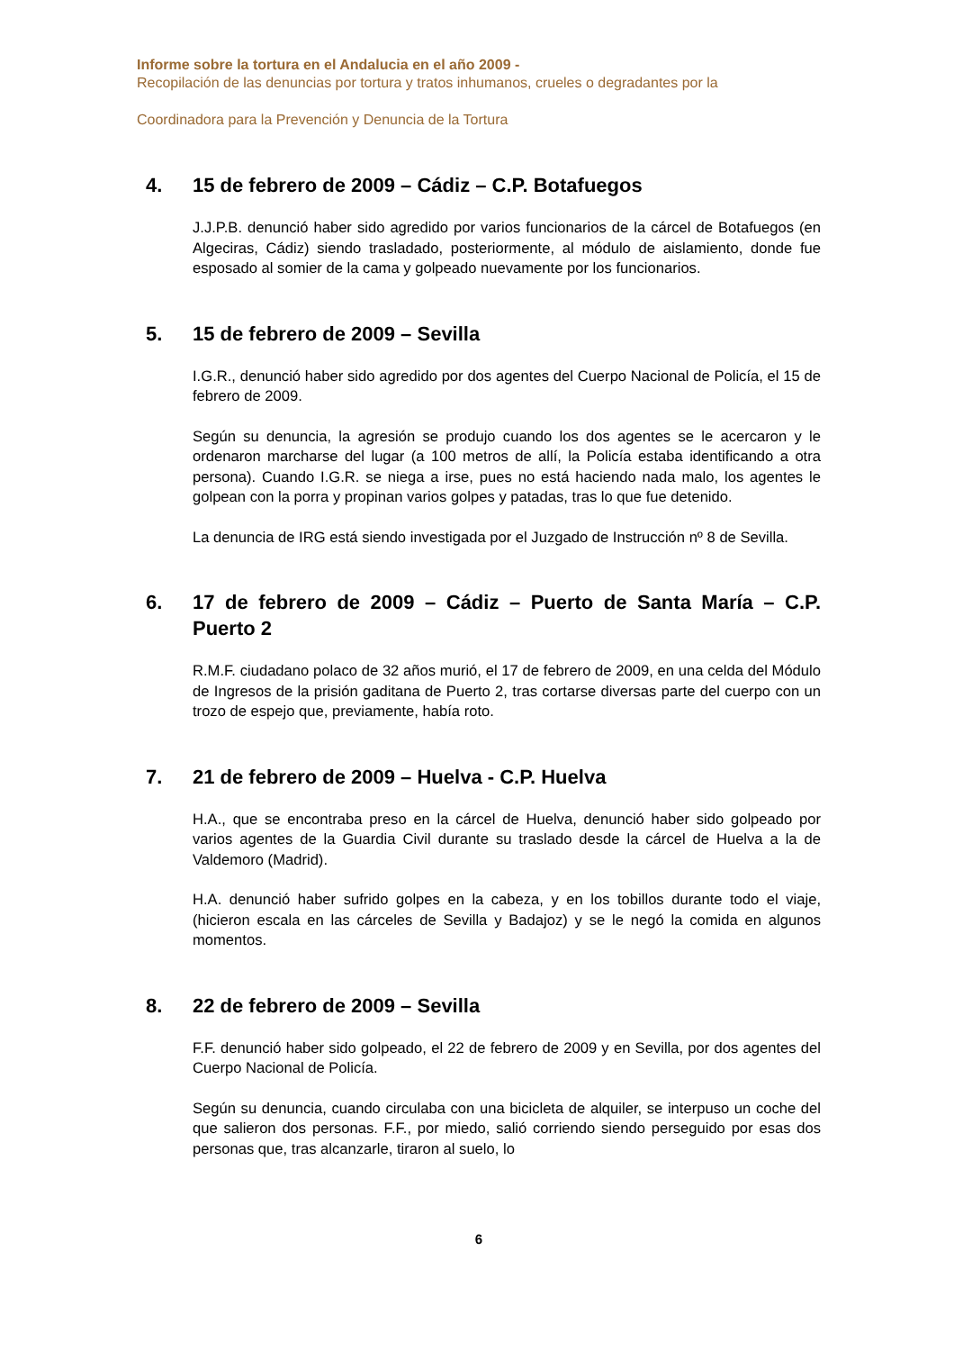Informe sobre la tortura en el Andalucia en el año 2009 -
Recopilación de las denuncias por tortura y tratos inhumanos, crueles o degradantes por la
Coordinadora para la Prevención y Denuncia de la Tortura
4. 15 de febrero de 2009 – Cádiz – C.P. Botafuegos
J.J.P.B. denunció haber sido agredido por varios funcionarios de la cárcel de Botafuegos (en Algeciras, Cádiz) siendo trasladado, posteriormente, al módulo de aislamiento, donde fue esposado al somier de la cama y golpeado nuevamente por los funcionarios.
5. 15 de febrero de 2009 – Sevilla
I.G.R., denunció haber sido agredido por dos agentes del Cuerpo Nacional de Policía, el 15 de febrero de 2009.
Según su denuncia, la agresión se produjo cuando los dos agentes se le acercaron y le ordenaron marcharse del lugar (a 100 metros de allí, la Policía estaba identificando a otra persona). Cuando I.G.R. se niega a irse, pues no está haciendo nada malo, los agentes le golpean con la porra y propinan varios golpes y patadas, tras lo que fue detenido.
La denuncia de IRG está siendo investigada por el Juzgado de Instrucción nº 8 de Sevilla.
6. 17 de febrero de 2009 – Cádiz – Puerto de Santa María – C.P. Puerto 2
R.M.F. ciudadano polaco de 32 años murió, el 17 de febrero de 2009, en una celda del Módulo de Ingresos de la prisión gaditana de Puerto 2, tras cortarse diversas parte del cuerpo con un trozo de espejo que, previamente, había roto.
7. 21 de febrero de 2009 – Huelva - C.P. Huelva
H.A., que se encontraba preso en la cárcel de Huelva, denunció haber sido golpeado por varios agentes de la Guardia Civil durante su traslado desde la cárcel de Huelva a la de Valdemoro (Madrid).
H.A. denunció haber sufrido golpes en la cabeza, y en los tobillos durante todo el viaje, (hicieron escala en las cárceles de Sevilla y Badajoz) y se le negó la comida en algunos momentos.
8. 22 de febrero de 2009 – Sevilla
F.F. denunció haber sido golpeado, el 22 de febrero de 2009 y en Sevilla, por dos agentes del Cuerpo Nacional de Policía.
Según su denuncia, cuando circulaba con una bicicleta de alquiler, se interpuso un coche del que salieron dos personas. F.F., por miedo, salió corriendo siendo perseguido por esas dos personas que, tras alcanzarle, tiraron al suelo, lo
6